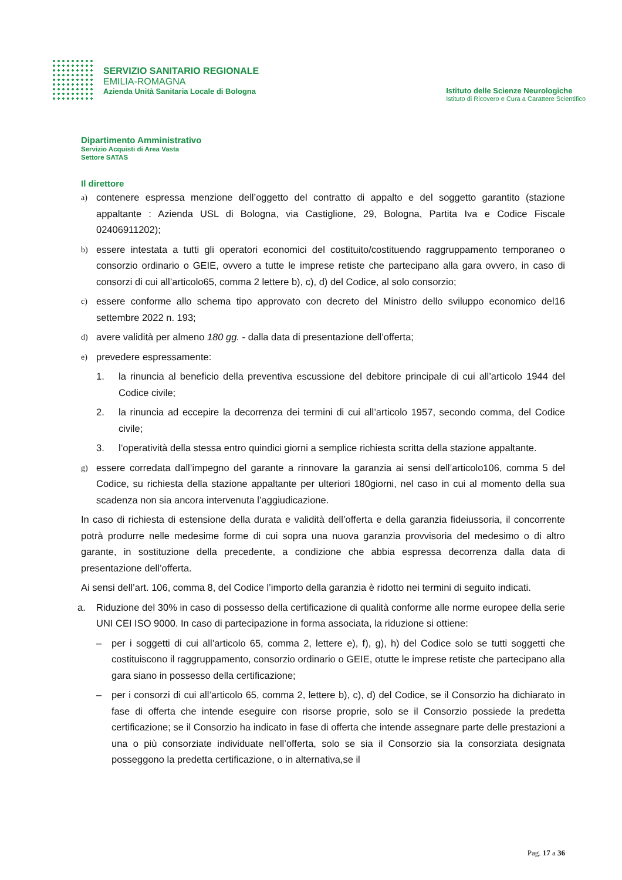SERVIZIO SANITARIO REGIONALE
EMILIA-ROMAGNA
Azienda Unità Sanitaria Locale di Bologna
Istituto delle Scienze Neurologiche
Istituto di Ricovero e Cura a Carattere Scientifico
Dipartimento Amministrativo
Servizio Acquisti di Area Vasta
Settore SATAS
Il direttore
a) contenere espressa menzione dell’oggetto del contratto di appalto e del soggetto garantito (stazione appaltante : Azienda USL di Bologna, via Castiglione, 29, Bologna, Partita Iva e Codice Fiscale 02406911202);
b) essere intestata a tutti gli operatori economici del costituito/costituendo raggruppamento temporaneo o consorzio ordinario o GEIE, ovvero a tutte le imprese retiste che partecipano alla gara ovvero, in caso di consorzi di cui all’articolo65, comma 2 lettere b), c), d) del Codice, al solo consorzio;
c) essere conforme allo schema tipo approvato con decreto del Ministro dello sviluppo economico del16 settembre 2022 n. 193;
d) avere validità per almeno 180 gg. - dalla data di presentazione dell’offerta;
e) prevedere espressamente:
1. la rinuncia al beneficio della preventiva escussione del debitore principale di cui all’articolo 1944 del Codice civile;
2. la rinuncia ad eccepire la decorrenza dei termini di cui all’articolo 1957, secondo comma, del Codice civile;
3. l’operatività della stessa entro quindici giorni a semplice richiesta scritta della stazione appaltante.
g) essere corredata dall’impegno del garante a rinnovare la garanzia ai sensi dell’articolo106, comma 5 del Codice, su richiesta della stazione appaltante per ulteriori 180giorni, nel caso in cui al momento della sua scadenza non sia ancora intervenuta l’aggiudicazione.
In caso di richiesta di estensione della durata e validità dell’offerta e della garanzia fideiussoria, il concorrente potrà produrre nelle medesime forme di cui sopra una nuova garanzia provvisoria del medesimo o di altro garante, in sostituzione della precedente, a condizione che abbia espressa decorrenza dalla data di presentazione dell’offerta.
Ai sensi dell’art. 106, comma 8, del Codice l’importo della garanzia è ridotto nei termini di seguito indicati.
a. Riduzione del 30% in caso di possesso della certificazione di qualità conforme alle norme europee della serie UNI CEI ISO 9000. In caso di partecipazione in forma associata, la riduzione si ottiene:
– per i soggetti di cui all’articolo 65, comma 2, lettere e), f), g), h) del Codice solo se tutti soggetti che costituiscono il raggruppamento, consorzio ordinario o GEIE, otutte le imprese retiste che partecipano alla gara siano in possesso della certificazione;
– per i consorzi di cui all’articolo 65, comma 2, lettere b), c), d) del Codice, se il Consorzio ha dichiarato in fase di offerta che intende eseguire con risorse proprie, solo se il Consorzio possiede la predetta certificazione; se il Consorzio ha indicato in fase di offerta che intende assegnare parte delle prestazioni a una o più consorziate individuate nell’offerta, solo se sia il Consorzio sia la consorziata designata posseggono la predetta certificazione, o in alternativa,se il
Pag. 17 a 36